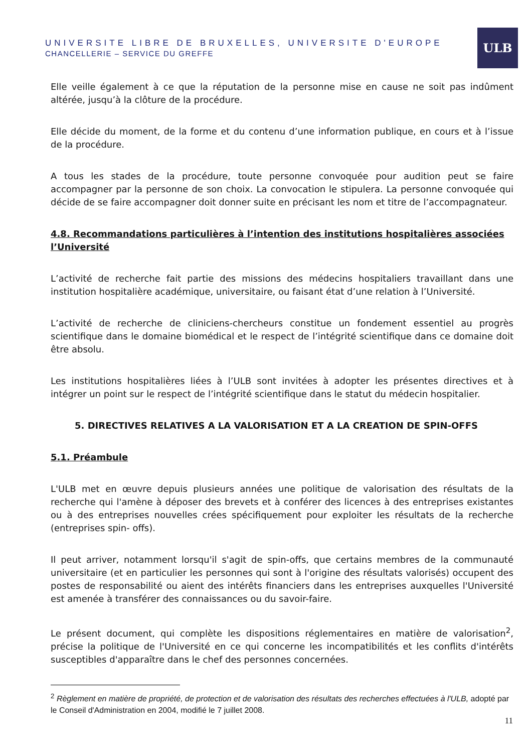UNIVERSITE LIBRE DE BRUXELLES, UNIVERSITE D'EUROPE
CHANCELLERIE – SERVICE DU GREFFE
ULB
Elle veille également à ce que la réputation de la personne mise en cause ne soit pas indûment altérée, jusqu’à la clôture de la procédure.
Elle décide du moment, de la forme et du contenu d’une information publique, en cours et à l’issue de la procédure.
A tous les stades de la procédure, toute personne convoquée pour audition peut se faire accompagner par la personne de son choix. La convocation le stipulera. La personne convoquée qui décide de se faire accompagner doit donner suite en précisant les nom et titre de l’accompagnateur.
4.8. Recommandations particulières à l’intention des institutions hospitalières associées l’Université
L’activité de recherche fait partie des missions des médecins hospitaliers travaillant dans une institution hospitalière académique, universitaire, ou faisant état d’une relation à l’Université.
L’activité de recherche de cliniciens-chercheurs constitue un fondement essentiel au progrès scientifique dans le domaine biomédical et le respect de l’intégrité scientifique dans ce domaine doit être absolu.
Les institutions hospitalières liées à l’ULB sont invitées à adopter les présentes directives et à intégrer un point sur le respect de l’intégrité scientifique dans le statut du médecin hospitalier.
5. DIRECTIVES RELATIVES A LA VALORISATION ET A LA CREATION DE SPIN-OFFS
5.1. Préambule
L'ULB met en œuvre depuis plusieurs années une politique de valorisation des résultats de la recherche qui l'amène à déposer des brevets et à conférer des licences à des entreprises existantes ou à des entreprises nouvelles crées spécifiquement pour exploiter les résultats de la recherche (entreprises spin- offs).
Il peut arriver, notamment lorsqu'il s'agit de spin-offs, que certains membres de la communauté universitaire (et en particulier les personnes qui sont à l'origine des résultats valorisés) occupent des postes de responsabilité ou aient des intérêts financiers dans les entreprises auxquelles l'Université est amenée à transférer des connaissances ou du savoir-faire.
Le présent document, qui complète les dispositions réglementaires en matière de valorisation<sup>2</sup>, précise la politique de l'Université en ce qui concerne les incompatibilités et les conflits d'intérêts susceptibles d'apparaître dans le chef des personnes concernées.
<sup>2</sup> Règlement en matière de propriété, de protection et de valorisation des résultats des recherches effectuées à l'ULB, adopté par le Conseil d'Administration en 2004, modifié le 7 juillet 2008.
11